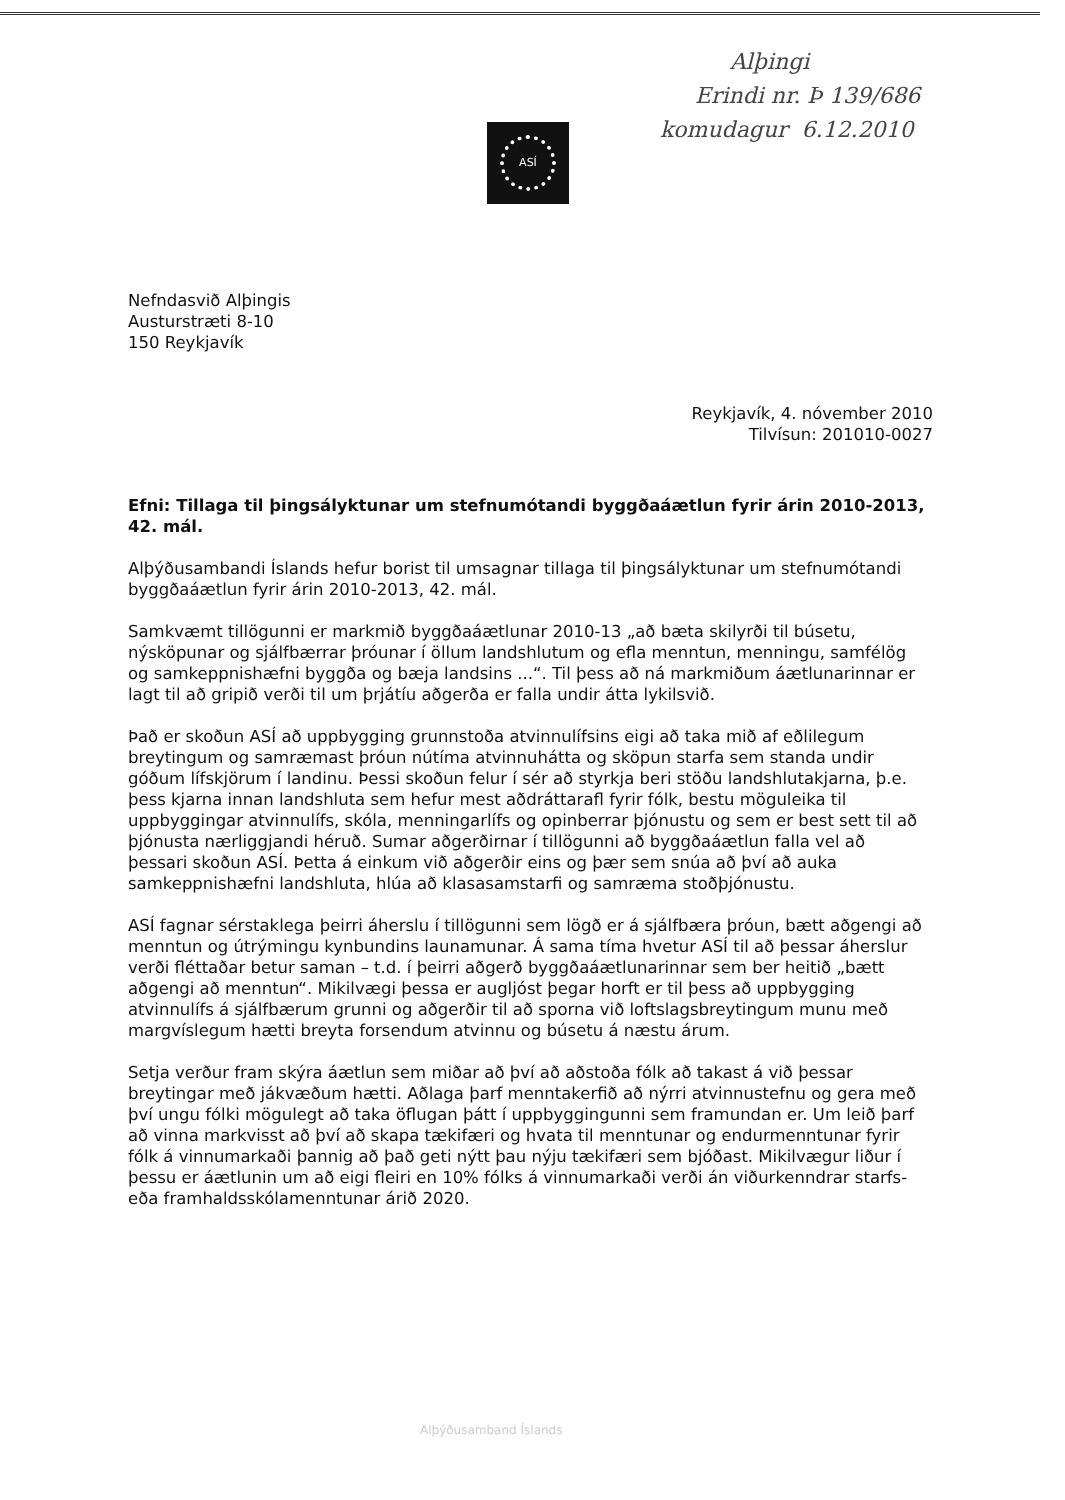Alþingi
Erindi nr. Þ 139/686
komudagur 6.12.2010
ASÍ
Nefndasvið Alþingis
Austurstræti 8-10
150 Reykjavík
Reykjavík, 4. nóvember 2010
Tilvísun: 201010-0027
Efni: Tillaga til þingsályktunar um stefnumótandi byggðaáætlun fyrir árin 2010-2013, 42. mál.
Alþýðusambandi Íslands hefur borist til umsagnar tillaga til þingsályktunar um stefnumótandi byggðaáætlun fyrir árin 2010-2013, 42. mál.
Samkvæmt tillögunni er markmið byggðaáætlunar 2010-13 „að bæta skilyrði til búsetu, nýsköpunar og sjálfbærrar þróunar í öllum landshlutum og efla menntun, menningu, samfélög og samkeppnishæfni byggða og bæja landsins ...“. Til þess að ná markmiðum áætlunarinnar er lagt til að gripið verði til um þrjátíu aðgerða er falla undir átta lykilsvið.
Það er skoðun ASÍ að uppbygging grunnstoða atvinnulífsins eigi að taka mið af eðlilegum breytingum og samræmast þróun nútíma atvinnuhátta og sköpun starfa sem standa undir góðum lífskjörum í landinu. Þessi skoðun felur í sér að styrkja beri stöðu landshlutakjarna, þ.e. þess kjarna innan landshluta sem hefur mest aðdráttarafl fyrir fólk, bestu möguleika til uppbyggingar atvinnulífs, skóla, menningarlífs og opinberrar þjónustu og sem er best sett til að þjónusta nærliggjandi héruð. Sumar aðgerðirnar í tillögunni að byggðaáætlun falla vel að þessari skoðun ASÍ. Þetta á einkum við aðgerðir eins og þær sem snúa að því að auka samkeppnishæfni landshluta, hlúa að klasasamstarfi og samræma stoðþjónustu.
ASÍ fagnar sérstaklega þeirri áherslu í tillögunni sem lögð er á sjálfbæra þróun, bætt aðgengi að menntun og útrýmingu kynbundins launamunar. Á sama tíma hvetur ASÍ til að þessar áherslur verði fléttaðar betur saman – t.d. í þeirri aðgerð byggðaáætlunarinnar sem ber heitið „bætt aðgengi að menntun“. Mikilvægi þessa er augljóst þegar horft er til þess að uppbygging atvinnulífs á sjálfbærum grunni og aðgerðir til að sporna við loftslagsbreytingum munu með margvíslegum hætti breyta forsendum atvinnu og búsetu á næstu árum.
Setja verður fram skýra áætlun sem miðar að því að aðstoða fólk að takast á við þessar breytingar með jákvæðum hætti. Aðlaga þarf menntakerfið að nýrri atvinnustefnu og gera með því ungu fólki mögulegt að taka öflugan þátt í uppbyggingunni sem framundan er. Um leið þarf að vinna markvisst að því að skapa tækifæri og hvata til menntunar og endurmenntunar fyrir fólk á vinnumarkaði þannig að það geti nýtt þau nýju tækifæri sem bjóðast. Mikilvægur liður í þessu er áætlunin um að eigi fleiri en 10% fólks á vinnumarkaði verði án viðurkenndrar starfs- eða framhaldsskólamenntunar árið 2020.
Alþýðusamband Íslands